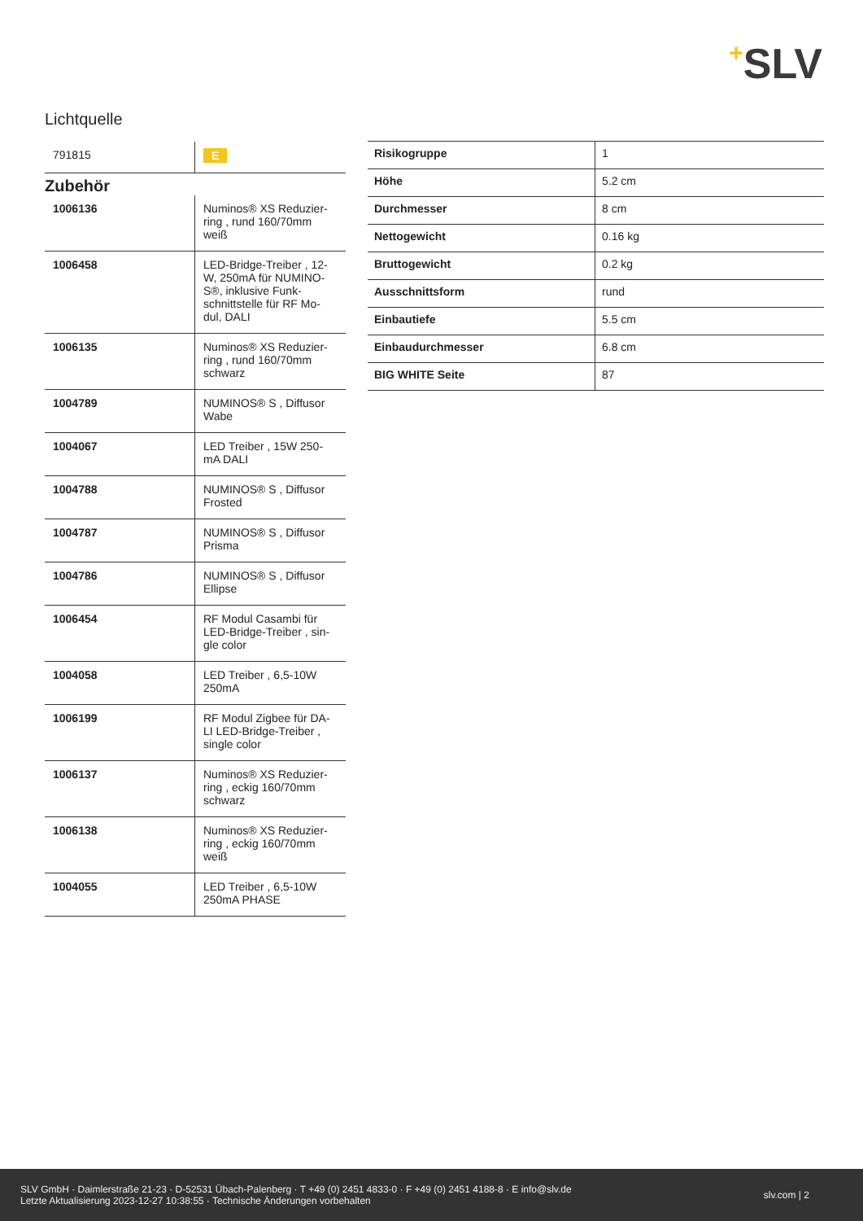+SLV
Lichtquelle
| 791815 | E |
Zubehör
| 1006136 | Numinos® XS Reduzier-ring , rund 160/70mm weiß |
| 1006458 | LED-Bridge-Treiber , 12-W, 250mA für NUMINO-S®, inklusive Funk-schnittstelle für RF Mo-dul, DALI |
| 1006135 | Numinos® XS Reduzier-ring , rund 160/70mm schwarz |
| 1004789 | NUMINOS® S , Diffusor Wabe |
| 1004067 | LED Treiber , 15W 250-mA DALI |
| 1004788 | NUMINOS® S , Diffusor Frosted |
| 1004787 | NUMINOS® S , Diffusor Prisma |
| 1004786 | NUMINOS® S , Diffusor Ellipse |
| 1006454 | RF Modul Casambi für LED-Bridge-Treiber , sin-gle color |
| 1004058 | LED Treiber , 6,5-10W 250mA |
| 1006199 | RF Modul Zigbee für DA-LI LED-Bridge-Treiber , single color |
| 1006137 | Numinos® XS Reduzier-ring , eckig 160/70mm schwarz |
| 1006138 | Numinos® XS Reduzier-ring , eckig 160/70mm weiß |
| 1004055 | LED Treiber , 6,5-10W 250mA PHASE |
| Risikogruppe | 1 |
| Höhe | 5.2 cm |
| Durchmesser | 8 cm |
| Nettogewicht | 0.16 kg |
| Bruttogewicht | 0.2 kg |
| Ausschnittsform | rund |
| Einbautiefe | 5.5 cm |
| Einbaudurchmesser | 6.8 cm |
| BIG WHITE Seite | 87 |
SLV GmbH · Daimlerstraße 21-23 · D-52531 Übach-Palenberg · T +49 (0) 2451 4833-0 · F +49 (0) 2451 4188-8 · E info@slv.de
Letzte Aktualisierung 2023-12-27 10:38:55 · Technische Änderungen vorbehalten
slv.com | 2